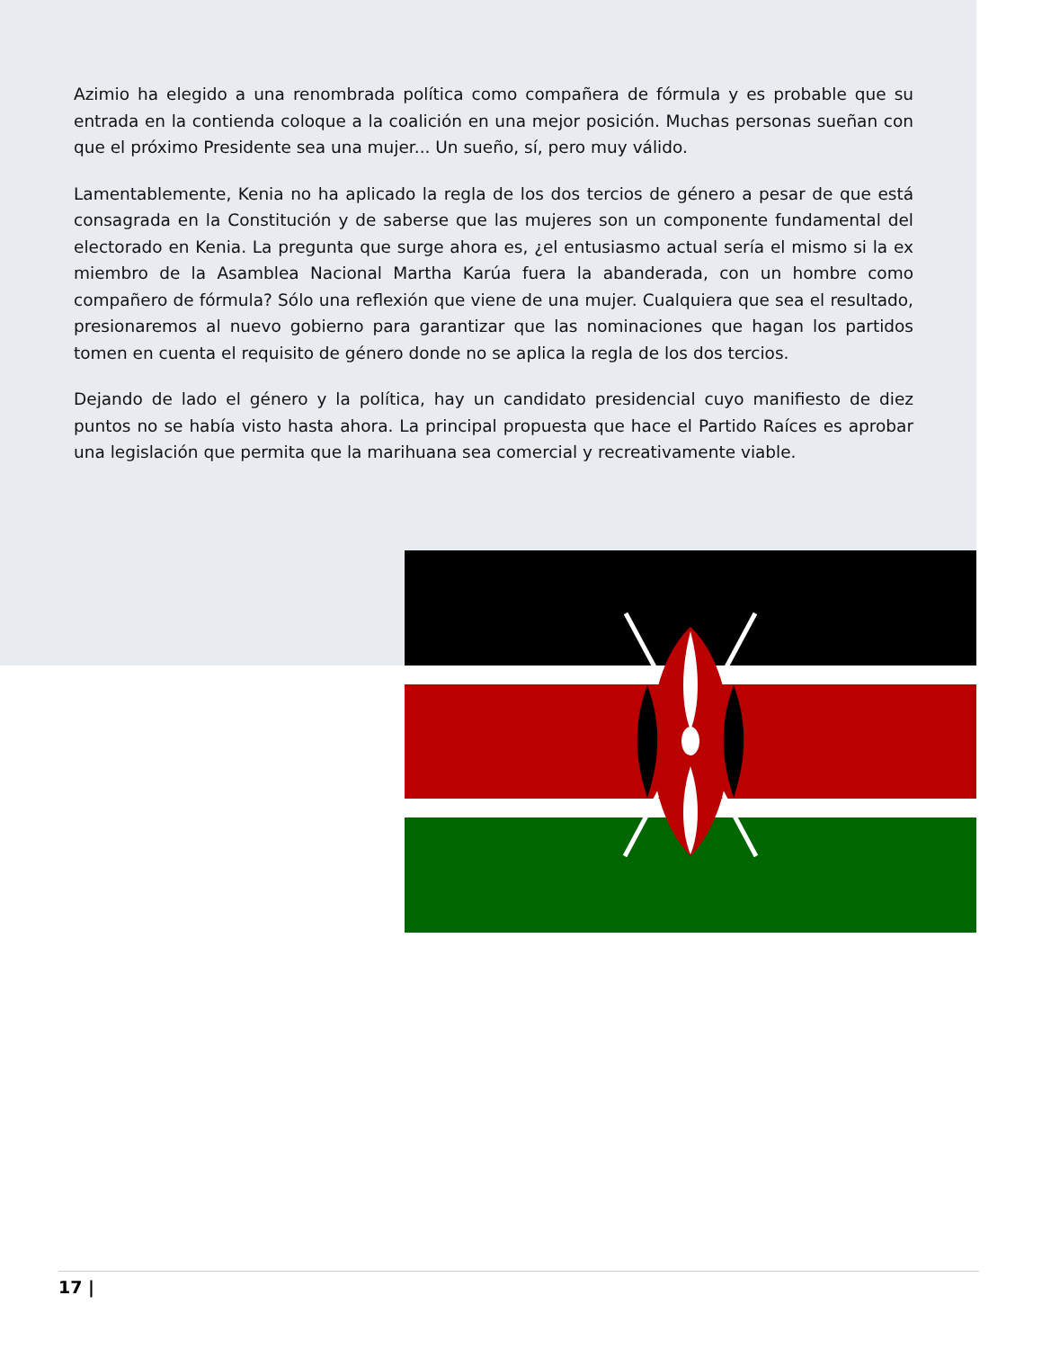Azimio ha elegido a una renombrada política como compañera de fórmula y es probable que su entrada en la contienda coloque a la coalición en una mejor posición. Muchas personas sueñan con que el próximo Presidente sea una mujer... Un sueño, sí, pero muy válido.
Lamentablemente, Kenia no ha aplicado la regla de los dos tercios de género a pesar de que está consagrada en la Constitución y de saberse que las mujeres son un componente fundamental del electorado en Kenia. La pregunta que surge ahora es, ¿el entusiasmo actual sería el mismo si la ex miembro de la Asamblea Nacional Martha Karúa fuera la abanderada, con un hombre como compañero de fórmula? Sólo una reflexión que viene de una mujer. Cualquiera que sea el resultado, presionaremos al nuevo gobierno para garantizar que las nominaciones que hagan los partidos tomen en cuenta el requisito de género donde no se aplica la regla de los dos tercios.
Dejando de lado el género y la política, hay un candidato presidencial cuyo manifiesto de diez puntos no se había visto hasta ahora. La principal propuesta que hace el Partido Raíces es aprobar una legislación que permita que la marihuana sea comercial y recreativamente viable.
17 |